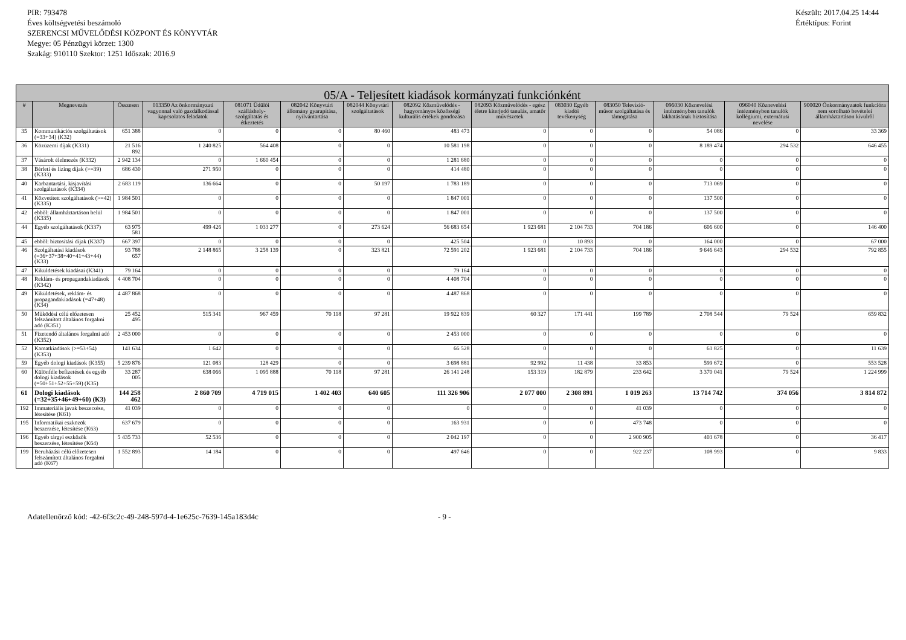PIR: 793478
Éves költségvetési beszámoló
SZERENCSI MŰVELŐDÉSI KÖZPONT ÉS KÖNYVTÁR
Megye: 05 Pénzügyi körzet: 1300
Szakág: 910110 Szektor: 1251 Időszak: 2016.9
Készült: 2017.04.25 14:44
Értéktípus: Forint
| 05/A - Teljesített kiadások kormányzati funkciónként | | | | | | | | | | | | | |
| --- | --- | --- | --- | --- | --- | --- | --- | --- | --- | --- | --- | --- | --- |
| # | Megnevezés | Összesen | 013350 Az önkormányzati vagyonnal való gazdálkodással kapcsolatos feladatok | 081071 Üdülői szálláshely-szolgáltatás és étkeztetés | 082042 Könyvtári állomány gyarapítása, nyilvántartása | 082044 Könyvtári szolgáltatások | 082092 Közművelődés - hagyományos közösségi kulturális értékek gondozása | 082093 Közművelődés - egész életre kiterjedő tanulás, amatőr művészetek | 083030 Egyéb kiadói tevékenység | 083050 Televízió-műsor szolgáltatása és támogatása | 096030 Köznevelési intézményben tanulók lakhatásának biztosítása | 096040 Köznevelési intézményben tanulók kollégiumi, externátusi nevelése | 900020 Önkormányzatok funkcióra nem sorolható bevételei államháztartáson kívülről |
| 35 | Kommunikációs szolgáltatások (=33+34) (K32) | 651 388 | 0 | 0 | 0 | 80 460 | 483 473 | 0 | 0 | 0 | 54 086 | 0 | 33 369 |
| 36 | Közüzemi díjak (K331) | 21 516 892 | 1 240 825 | 564 408 | 0 | 0 | 10 581 198 | 0 | 0 | 0 | 8 189 474 | 294 532 | 646 455 |
| 37 | Vásárolt élelmezés (K332) | 2 942 134 | 0 | 1 660 454 | 0 | 0 | 1 281 680 | 0 | 0 | 0 | 0 | 0 | 0 |
| 38 | Bérleti és lízing díjak (>=39) (K333) | 686 430 | 271 950 | 0 | 0 | 0 | 414 480 | 0 | 0 | 0 | 0 | 0 | 0 |
| 40 | Karbantartási, kisjavítási szolgáltatások (K334) | 2 683 119 | 136 664 | 0 | 0 | 50 197 | 1 783 189 | 0 | 0 | 0 | 713 069 | 0 | 0 |
| 41 | Közvetített szolgáltatások (>=42) (K335) | 1 984 501 | 0 | 0 | 0 | 0 | 1 847 001 | 0 | 0 | 0 | 137 500 | 0 | 0 |
| 42 | ebből: államháztartáson belül (K335) | 1 984 501 | 0 | 0 | 0 | 0 | 1 847 001 | 0 | 0 | 0 | 137 500 | 0 | 0 |
| 44 | Egyéb szolgáltatások (K337) | 63 975 581 | 499 426 | 1 033 277 | 0 | 273 624 | 56 683 654 | 1 923 681 | 2 104 733 | 704 186 | 606 600 | 0 | 146 400 |
| 45 | ebből: biztosítási díjak (K337) | 667 397 | 0 | 0 | 0 | 0 | 425 504 | 0 | 10 893 | 0 | 164 000 | 0 | 67 000 |
| 46 | Szolgáltatási kiadások (=36+37+38+40+41+43+44) (K33) | 93 788 657 | 2 148 865 | 3 258 139 | 0 | 323 821 | 72 591 202 | 1 923 681 | 2 104 733 | 704 186 | 9 646 643 | 294 532 | 792 855 |
| 47 | Kiküldetések kiadásai (K341) | 79 164 | 0 | 0 | 0 | 0 | 79 164 | 0 | 0 | 0 | 0 | 0 | 0 |
| 48 | Reklám- és propagandakiadások (K342) | 4 408 704 | 0 | 0 | 0 | 0 | 4 408 704 | 0 | 0 | 0 | 0 | 0 | 0 |
| 49 | Kiküldetések, reklám- és propagandakiadások (=47+48) (K34) | 4 487 868 | 0 | 0 | 0 | 0 | 4 487 868 | 0 | 0 | 0 | 0 | 0 | 0 |
| 50 | Működési célú előzetesen felszámított általános forgalmi adó (K351) | 25 452 495 | 515 341 | 967 459 | 70 118 | 97 281 | 19 922 839 | 60 327 | 171 441 | 199 789 | 2 708 544 | 79 524 | 659 832 |
| 51 | Fizetendő általános forgalmi adó (K352) | 2 453 000 | 0 | 0 | 0 | 0 | 2 453 000 | 0 | 0 | 0 | 0 | 0 | 0 |
| 52 | Kamatkiadások (>=53+54) (K353) | 141 634 | 1 642 | 0 | 0 | 0 | 66 528 | 0 | 0 | 0 | 61 825 | 0 | 11 639 |
| 59 | Egyéb dologi kiadások (K355) | 5 239 876 | 121 083 | 128 429 | 0 | 0 | 3 698 881 | 92 992 | 11 438 | 33 853 | 599 672 | 0 | 553 528 |
| 60 | Különféle befizetések és egyéb dologi kiadások (=50+51+52+55+59) (K35) | 33 287 005 | 638 066 | 1 095 888 | 70 118 | 97 281 | 26 141 248 | 153 319 | 182 879 | 233 642 | 3 370 041 | 79 524 | 1 224 999 |
| 61 | Dologi kiadások (=32+35+46+49+60) (K3) | 144 258 462 | 2 860 709 | 4 719 015 | 1 402 403 | 640 605 | 111 326 906 | 2 077 000 | 2 308 891 | 1 019 263 | 13 714 742 | 374 056 | 3 814 872 |
| 192 | Immateriális javak beszerzése, létesítése (K61) | 41 039 | 0 | 0 | 0 | 0 | 0 | 0 | 0 | 41 039 | 0 | 0 | 0 |
| 195 | Informatikai eszközök beszerzése, létesítése (K63) | 637 679 | 0 | 0 | 0 | 0 | 163 931 | 0 | 0 | 473 748 | 0 | 0 | 0 |
| 196 | Egyéb tárgyi eszközök beszerzése, létesítése (K64) | 5 435 733 | 52 536 | 0 | 0 | 0 | 2 042 197 | 0 | 0 | 2 900 905 | 403 678 | 0 | 36 417 |
| 199 | Beruházási célú előzetesen felszámított általános forgalmi adó (K67) | 1 552 893 | 14 184 | 0 | 0 | 0 | 497 646 | 0 | 0 | 922 237 | 108 993 | 0 | 9 833 |
Adatellenőrző kód: -42-6f3c2c-49-248-597d-4-1e625c-7639-145a183d4c - 9 -